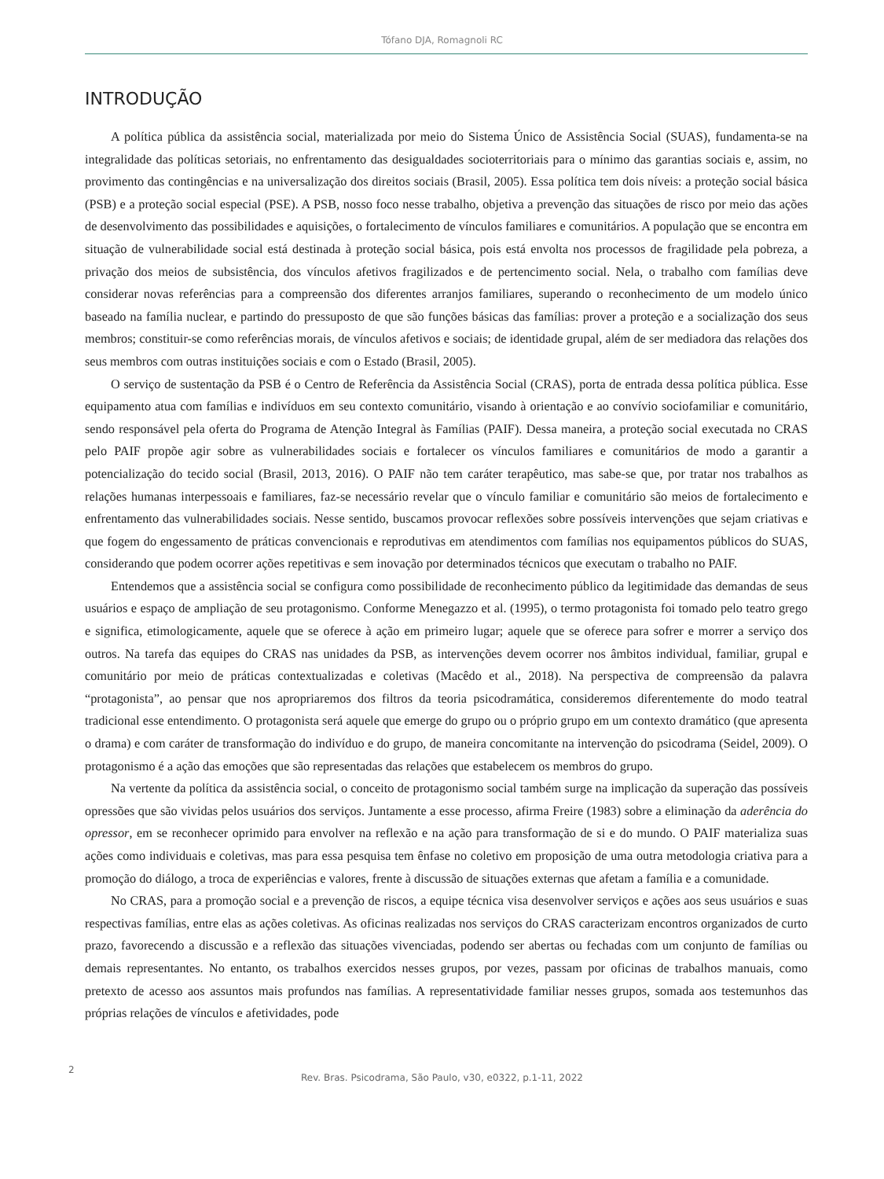Tófano DJA, Romagnoli RC
INTRODUÇÃO
A política pública da assistência social, materializada por meio do Sistema Único de Assistência Social (SUAS), fundamenta-se na integralidade das políticas setoriais, no enfrentamento das desigualdades socioterritoriais para o mínimo das garantias sociais e, assim, no provimento das contingências e na universalização dos direitos sociais (Brasil, 2005). Essa política tem dois níveis: a proteção social básica (PSB) e a proteção social especial (PSE). A PSB, nosso foco nesse trabalho, objetiva a prevenção das situações de risco por meio das ações de desenvolvimento das possibilidades e aquisições, o fortalecimento de vínculos familiares e comunitários. A população que se encontra em situação de vulnerabilidade social está destinada à proteção social básica, pois está envolta nos processos de fragilidade pela pobreza, a privação dos meios de subsistência, dos vínculos afetivos fragilizados e de pertencimento social. Nela, o trabalho com famílias deve considerar novas referências para a compreensão dos diferentes arranjos familiares, superando o reconhecimento de um modelo único baseado na família nuclear, e partindo do pressuposto de que são funções básicas das famílias: prover a proteção e a socialização dos seus membros; constituir-se como referências morais, de vínculos afetivos e sociais; de identidade grupal, além de ser mediadora das relações dos seus membros com outras instituições sociais e com o Estado (Brasil, 2005).
O serviço de sustentação da PSB é o Centro de Referência da Assistência Social (CRAS), porta de entrada dessa política pública. Esse equipamento atua com famílias e indivíduos em seu contexto comunitário, visando à orientação e ao convívio sociofamiliar e comunitário, sendo responsável pela oferta do Programa de Atenção Integral às Famílias (PAIF). Dessa maneira, a proteção social executada no CRAS pelo PAIF propõe agir sobre as vulnerabilidades sociais e fortalecer os vínculos familiares e comunitários de modo a garantir a potencialização do tecido social (Brasil, 2013, 2016). O PAIF não tem caráter terapêutico, mas sabe-se que, por tratar nos trabalhos as relações humanas interpessoais e familiares, faz-se necessário revelar que o vínculo familiar e comunitário são meios de fortalecimento e enfrentamento das vulnerabilidades sociais. Nesse sentido, buscamos provocar reflexões sobre possíveis intervenções que sejam criativas e que fogem do engessamento de práticas convencionais e reprodutivas em atendimentos com famílias nos equipamentos públicos do SUAS, considerando que podem ocorrer ações repetitivas e sem inovação por determinados técnicos que executam o trabalho no PAIF.
Entendemos que a assistência social se configura como possibilidade de reconhecimento público da legitimidade das demandas de seus usuários e espaço de ampliação de seu protagonismo. Conforme Menegazzo et al. (1995), o termo protagonista foi tomado pelo teatro grego e significa, etimologicamente, aquele que se oferece à ação em primeiro lugar; aquele que se oferece para sofrer e morrer a serviço dos outros. Na tarefa das equipes do CRAS nas unidades da PSB, as intervenções devem ocorrer nos âmbitos individual, familiar, grupal e comunitário por meio de práticas contextualizadas e coletivas (Macêdo et al., 2018). Na perspectiva de compreensão da palavra “protagonista”, ao pensar que nos apropriaremos dos filtros da teoria psicodramática, consideremos diferentemente do modo teatral tradicional esse entendimento. O protagonista será aquele que emerge do grupo ou o próprio grupo em um contexto dramático (que apresenta o drama) e com caráter de transformação do indivíduo e do grupo, de maneira concomitante na intervenção do psicodrama (Seidel, 2009). O protagonismo é a ação das emoções que são representadas das relações que estabelecem os membros do grupo.
Na vertente da política da assistência social, o conceito de protagonismo social também surge na implicação da superação das possíveis opressões que são vividas pelos usuários dos serviços. Juntamente a esse processo, afirma Freire (1983) sobre a eliminação da aderência do opressor, em se reconhecer oprimido para envolver na reflexão e na ação para transformação de si e do mundo. O PAIF materializa suas ações como individuais e coletivas, mas para essa pesquisa tem ênfase no coletivo em proposição de uma outra metodologia criativa para a promoção do diálogo, a troca de experiências e valores, frente à discussão de situações externas que afetam a família e a comunidade.
No CRAS, para a promoção social e a prevenção de riscos, a equipe técnica visa desenvolver serviços e ações aos seus usuários e suas respectivas famílias, entre elas as ações coletivas. As oficinas realizadas nos serviços do CRAS caracterizam encontros organizados de curto prazo, favorecendo a discussão e a reflexão das situações vivenciadas, podendo ser abertas ou fechadas com um conjunto de famílias ou demais representantes. No entanto, os trabalhos exercidos nesses grupos, por vezes, passam por oficinas de trabalhos manuais, como pretexto de acesso aos assuntos mais profundos nas famílias. A representatividade familiar nesses grupos, somada aos testemunhos das próprias relações de vínculos e afetividades, pode
2
Rev. Bras. Psicodrama, São Paulo, v30, e0322, p.1-11, 2022